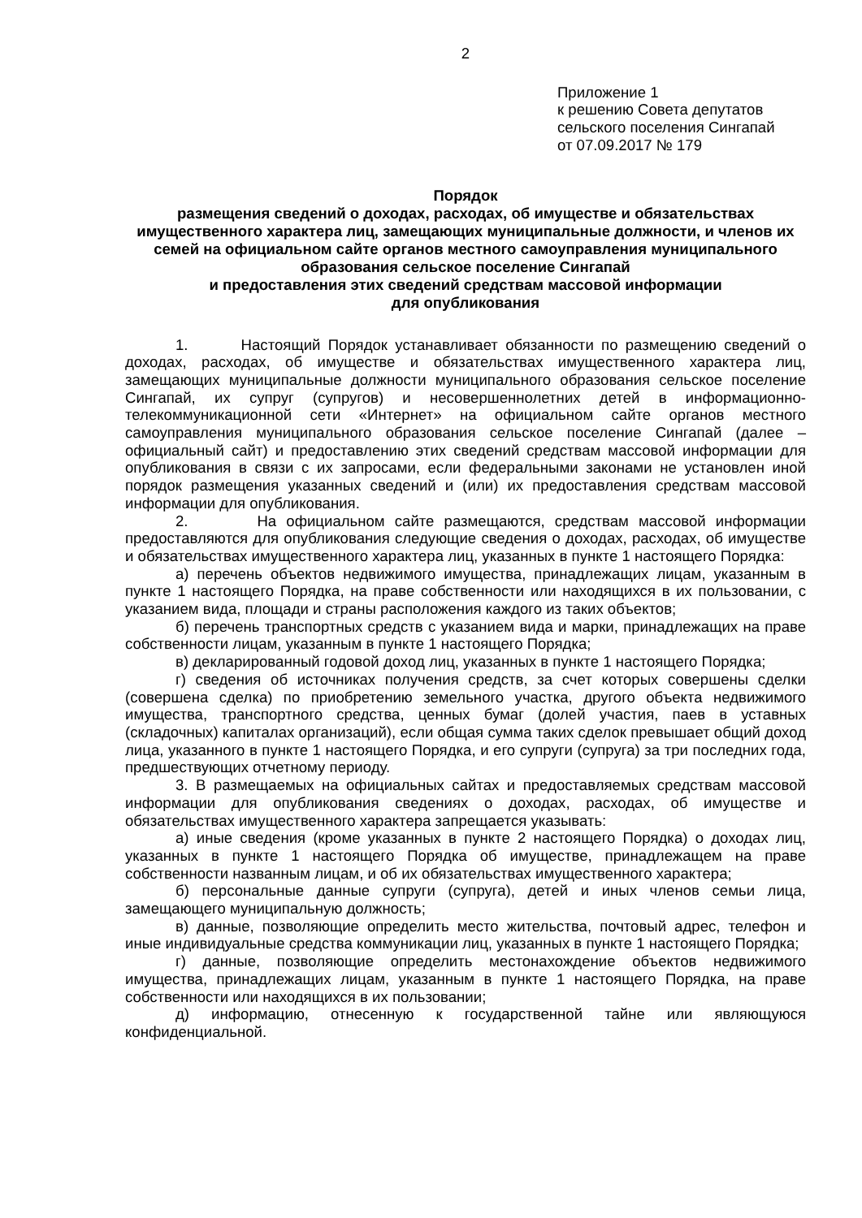2
Приложение 1
к решению Совета депутатов
сельского поселения Сингапай
от 07.09.2017 № 179
Порядок
размещения сведений о доходах, расходах, об имуществе и обязательствах имущественного характера лиц, замещающих муниципальные должности, и членов их семей на официальном сайте органов местного самоуправления муниципального образования сельское поселение Сингапай
и предоставления этих сведений средствам массовой информации
для опубликования
1. Настоящий Порядок устанавливает обязанности по размещению сведений о доходах, расходах, об имуществе и обязательствах имущественного характера лиц, замещающих муниципальные должности муниципального образования сельское поселение Сингапай, их супруг (супругов) и несовершеннолетних детей в информационно-телекоммуникационной сети «Интернет» на официальном сайте органов местного самоуправления муниципального образования сельское поселение Сингапай (далее – официальный сайт) и предоставлению этих сведений средствам массовой информации для опубликования в связи с их запросами, если федеральными законами не установлен иной порядок размещения указанных сведений и (или) их предоставления средствам массовой информации для опубликования.
2. На официальном сайте размещаются, средствам массовой информации предоставляются для опубликования следующие сведения о доходах, расходах, об имуществе и обязательствах имущественного характера лиц, указанных в пункте 1 настоящего Порядка:
а) перечень объектов недвижимого имущества, принадлежащих лицам, указанным в пункте 1 настоящего Порядка, на праве собственности или находящихся в их пользовании, с указанием вида, площади и страны расположения каждого из таких объектов;
б) перечень транспортных средств с указанием вида и марки, принадлежащих на праве собственности лицам, указанным в пункте 1 настоящего Порядка;
в) декларированный годовой доход лиц, указанных в пункте 1 настоящего Порядка;
г) сведения об источниках получения средств, за счет которых совершены сделки (совершена сделка) по приобретению земельного участка, другого объекта недвижимого имущества, транспортного средства, ценных бумаг (долей участия, паев в уставных (складочных) капиталах организаций), если общая сумма таких сделок превышает общий доход лица, указанного в пункте 1 настоящего Порядка, и его супруги (супруга) за три последних года, предшествующих отчетному периоду.
3. В размещаемых на официальных сайтах и предоставляемых средствам массовой информации для опубликования сведениях о доходах, расходах, об имуществе и обязательствах имущественного характера запрещается указывать:
а) иные сведения (кроме указанных в пункте 2 настоящего Порядка) о доходах лиц, указанных в пункте 1 настоящего Порядка об имуществе, принадлежащем на праве собственности названным лицам, и об их обязательствах имущественного характера;
б) персональные данные супруги (супруга), детей и иных членов семьи лица, замещающего муниципальную должность;
в) данные, позволяющие определить место жительства, почтовый адрес, телефон и иные индивидуальные средства коммуникации лиц, указанных в пункте 1 настоящего Порядка;
г) данные, позволяющие определить местонахождение объектов недвижимого имущества, принадлежащих лицам, указанным в пункте 1 настоящего Порядка, на праве собственности или находящихся в их пользовании;
д) информацию, отнесенную к государственной тайне или являющуюся конфиденциальной.